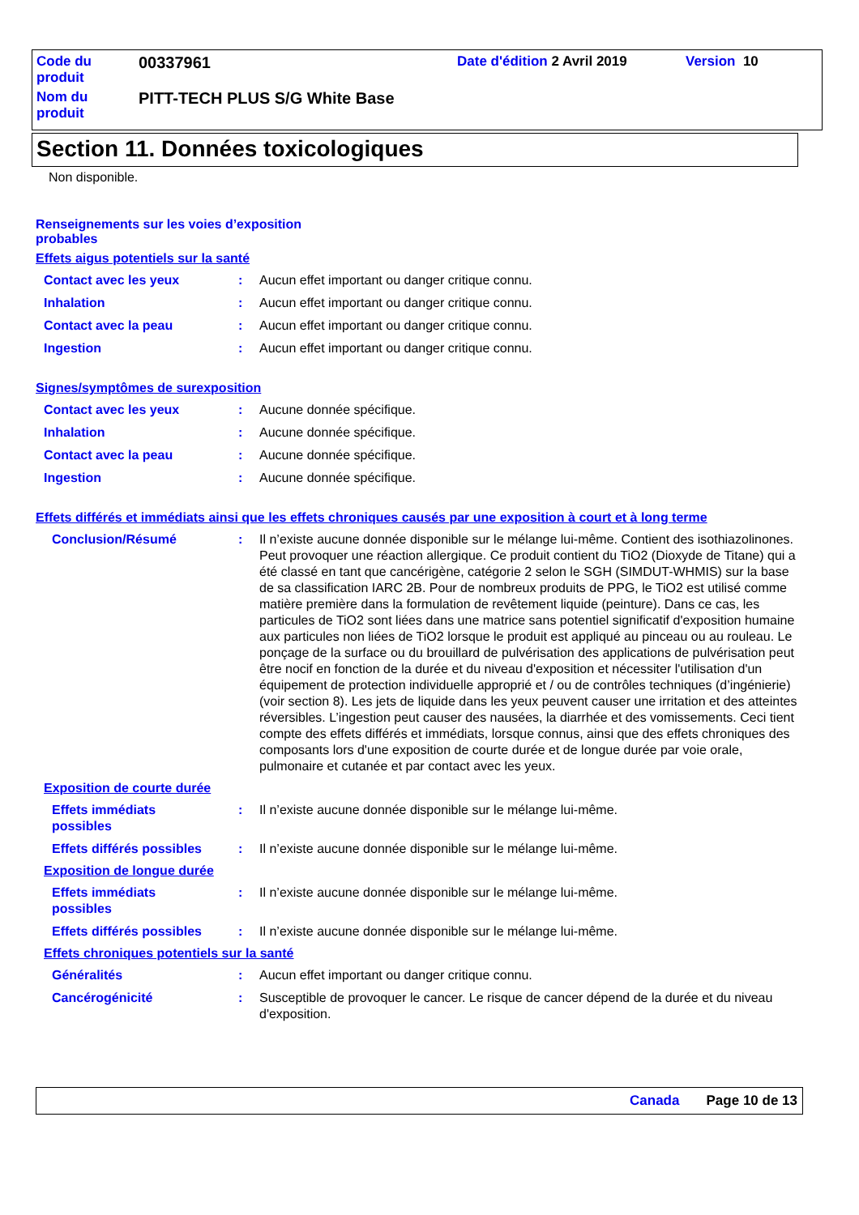| Code du produit | 00337961 | Date d'édition 2 Avril 2019 | Version 10 |
| Nom du produit | PITT-TECH PLUS S/G White Base | | |
Section 11. Données toxicologiques
Non disponible.
Renseignements sur les voies d’exposition probables
Effets aigus potentiels sur la santé
Contact avec les yeux : Aucun effet important ou danger critique connu.
Inhalation : Aucun effet important ou danger critique connu.
Contact avec la peau : Aucun effet important ou danger critique connu.
Ingestion : Aucun effet important ou danger critique connu.
Signes/symptômes de surexposition
Contact avec les yeux : Aucune donnée spécifique.
Inhalation : Aucune donnée spécifique.
Contact avec la peau : Aucune donnée spécifique.
Ingestion : Aucune donnée spécifique.
Effets différés et immédiats ainsi que les effets chroniques causés par une exposition à court et à long terme
Conclusion/Résumé : Il n’existe aucune donnée disponible sur le mélange lui-même. Contient des isothiazolinones. Peut provoquer une réaction allergique. Ce produit contient du TiO2 (Dioxyde de Titane) qui a été classé en tant que cancérigène, catégorie 2 selon le SGH (SIMDUT-WHMIS) sur la base de sa classification IARC 2B. Pour de nombreux produits de PPG, le TiO2 est utilisé comme matière première dans la formulation de revêtement liquide (peinture). Dans ce cas, les particules de TiO2 sont liées dans une matrice sans potentiel significatif d'exposition humaine aux particules non liées de TiO2 lorsque le produit est appliqué au pinceau ou au rouleau. Le ponçage de la surface ou du brouillard de pulvérisation des applications de pulvérisation peut être nocif en fonction de la durée et du niveau d'exposition et nécessiter l'utilisation d'un équipement de protection individuelle approprié et / ou de contrôles techniques (d’ingénierie) (voir section 8). Les jets de liquide dans les yeux peuvent causer une irritation et des atteintes réversibles. L’ingestion peut causer des nausées, la diarrhée et des vomissements. Ceci tient compte des effets différés et immédiats, lorsque connus, ainsi que des effets chroniques des composants lors d'une exposition de courte durée et de longue durée par voie orale, pulmonaire et cutanée et par contact avec les yeux.
Exposition de courte durée
Effets immédiats
possibles
: Il n’existe aucune donnée disponible sur le mélange lui-même.
Effets différés possibles
: Il n’existe aucune donnée disponible sur le mélange lui-même.
Exposition de longue durée
Effets immédiats
possibles
: Il n’existe aucune donnée disponible sur le mélange lui-même.
Effets différés possibles
: Il n’existe aucune donnée disponible sur le mélange lui-même.
Effets chroniques potentiels sur la santé
Généralités : Aucun effet important ou danger critique connu.
Cancérogénicité : Susceptible de provoquer le cancer. Le risque de cancer dépend de la durée et du niveau d'exposition.
Canada Page 10 de 13